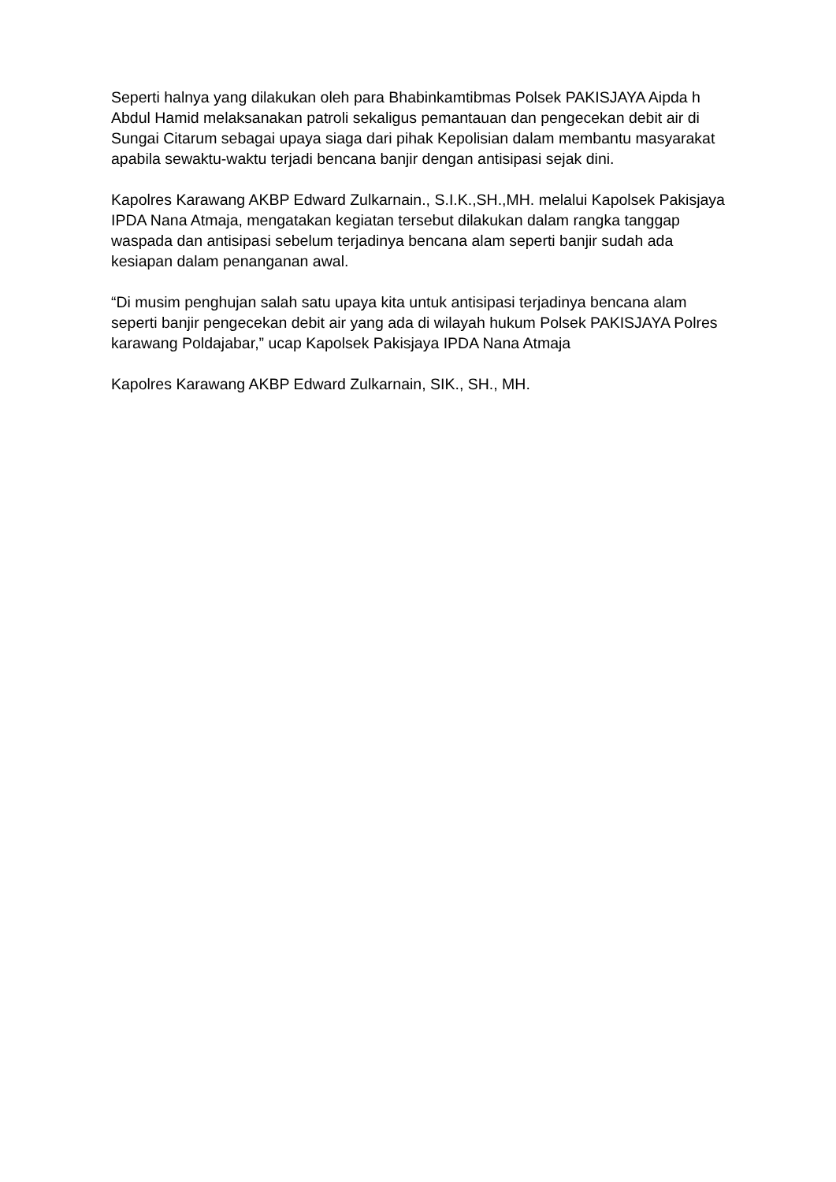Seperti halnya yang dilakukan oleh para Bhabinkamtibmas Polsek PAKISJAYA Aipda h Abdul Hamid melaksanakan patroli sekaligus pemantauan dan pengecekan debit air di Sungai Citarum sebagai upaya siaga dari pihak Kepolisian dalam membantu masyarakat apabila sewaktu-waktu terjadi bencana banjir dengan antisipasi sejak dini.
Kapolres Karawang AKBP Edward Zulkarnain., S.I.K.,SH.,MH. melalui Kapolsek Pakisjaya IPDA Nana Atmaja, mengatakan kegiatan tersebut dilakukan dalam rangka tanggap waspada dan antisipasi sebelum terjadinya bencana alam seperti banjir sudah ada kesiapan dalam penanganan awal.
“Di musim penghujan salah satu upaya kita untuk antisipasi terjadinya bencana alam seperti banjir pengecekan debit air yang ada di wilayah hukum Polsek PAKISJAYA Polres karawang Poldajabar,” ucap Kapolsek Pakisjaya IPDA Nana Atmaja
Kapolres Karawang AKBP Edward Zulkarnain, SIK., SH., MH.